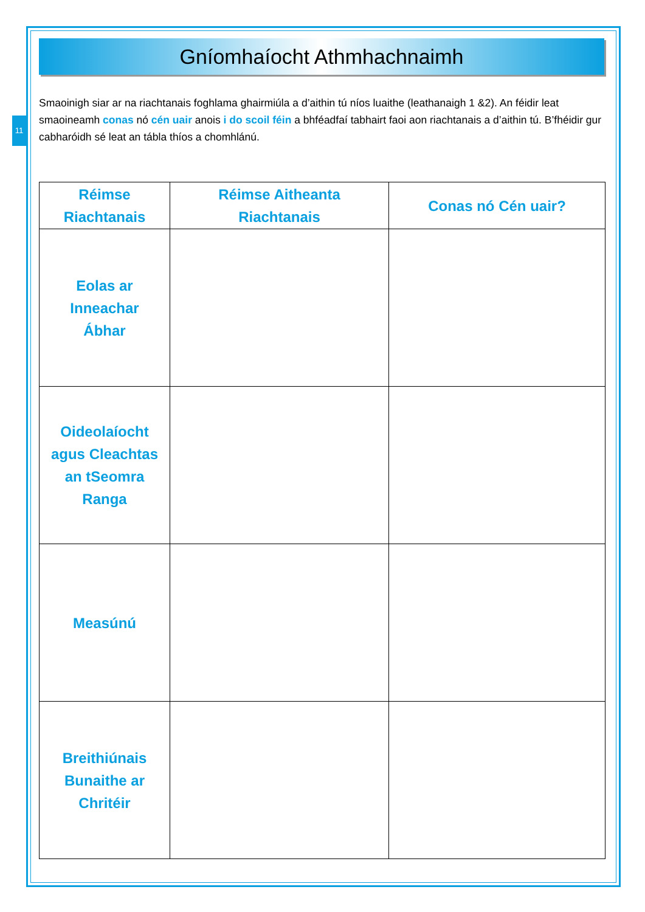11
Gníomhaíocht Athmhachnaimh
Smaoinigh siar ar na riachtanais foghlama ghairmiúla a d’aithin tú níos luaithe (leathanaigh 1 &2). An féidir leat smaoineamh conas nó cén uair anois i do scoil féin a bhféadfaí tabhairt faoi aon riachtanais a d’aithin tú. B’fhéidir gur cabharóidh sé leat an tábla thíos a chomhlánú.
| Réimse Riachtanais | Réimse Aitheanta Riachtanais | Conas nó Cén uair? |
| --- | --- | --- |
| Eolas ar Inneachar Ábhar | | |
| Oideolaíocht agus Cleachtas an tSeomra Ranga | | |
| Measúnú | | |
| Breithiúnais Bunaithe ar Chritéir | | |